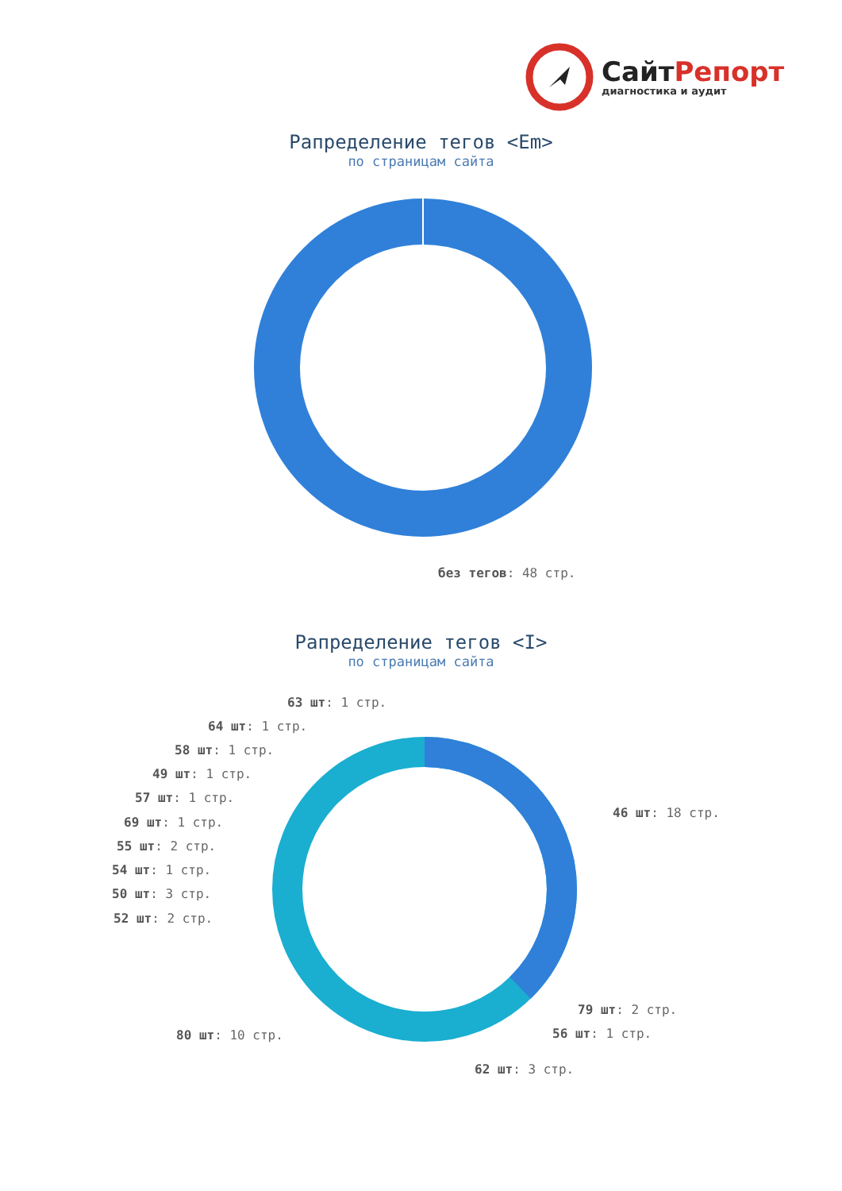СайтРепорт
диагностика и аудит
Рапределение тегов <Em>
по страницам сайта
без тегов: 48 стр.
Рапределение тегов <I>
по страницам сайта
63 шт: 1 стр.
64 шт: 1 стр.
58 шт: 1 стр.
49 шт: 1 стр.
57 шт: 1 стр.
69 шт: 1 стр.
55 шт: 2 стр.
54 шт: 1 стр.
50 шт: 3 стр.
52 шт: 2 стр.
46 шт: 18 стр.
79 шт: 2 стр.
56 шт: 1 стр.
80 шт: 10 стр.
62 шт: 3 стр.